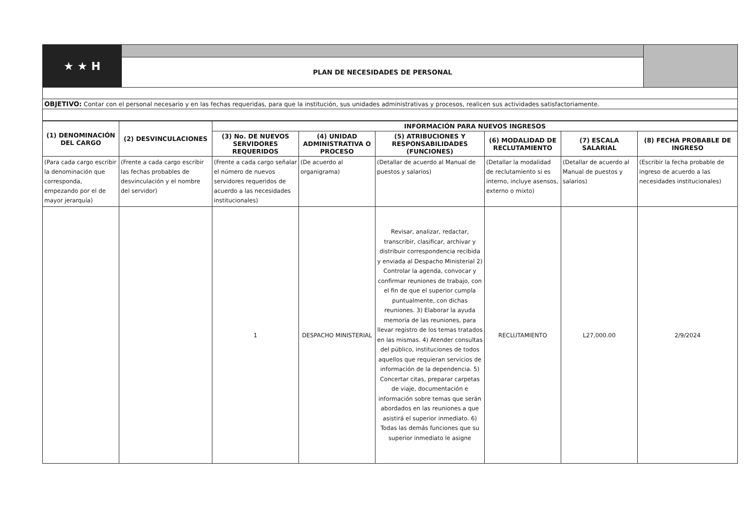| ★ ★ H | | |
| | PLAN DE NECESIDADES DE PERSONAL | |
| OBJETIVO: Contar con el personal necesario y en las fechas requeridas, para que la institución, sus unidades administrativas y procesos, realicen sus actividades satisfactoriamente. | | |
| (1) DENOMINACIÓN DEL CARGO | (2) DESVINCULACIONES | INFORMACIÓN PARA NUEVOS INGRESOS | | | | | |
| --- | --- | --- | --- | --- | --- | --- | --- |
| | | (3) No. DE NUEVOS SERVIDORES REQUERIDOS | (4) UNIDAD ADMINISTRATIVA O PROCESO | (5) ATRIBUCIONES Y RESPONSABILIDADES (FUNCIONES) | (6) MODALIDAD DE RECLUTAMIENTO | (7) ESCALA SALARIAL | (8) FECHA PROBABLE DE INGRESO |
| (Para cada cargo escribir la denominación que corresponda, empezando por el de mayor jerarquía) | (Frente a cada cargo escribir las fechas probables de desvinculación y el nombre del servidor) | (Frente a cada cargo señalar el número de nuevos servidores requeridos de acuerdo a las necesidades institucionales) | (De acuerdo al organigrama) | (Detallar de acuerdo al Manual de puestos y salarios) | (Detallar la modalidad de reclutamiento si es interno, incluye asensos, externo o mixto) | (Detallar de acuerdo al Manual de puestos y salarios) | (Escribir la fecha probable de ingreso de acuerdo a las necesidades institucionales) |
| | | 1 | DESPACHO MINISTERIAL | Revisar, analizar, redactar, transcribir, clasificar, archivar y distribuir correspondencia recibida y enviada al Despacho Ministerial 2) Controlar la agenda, convocar y confirmar reuniones de trabajo, con el fin de que el superior cumpla puntualmente, con dichas reuniones. 3) Elaborar la ayuda memoria de las reuniones, para llevar registro de los temas tratados en las mismas. 4) Atender consultas del público, instituciones de todos aquellos que requieran servicios de información de la dependencia. 5) Concertar citas, preparar carpetas de viaje, documentación e información sobre temas que serán abordados en las reuniones a que asistirá el superior inmediato. 6) Todas las demás funciones que su superior inmediato le asigne | RECLUTAMIENTO | L27,000.00 | 2/9/2024 |